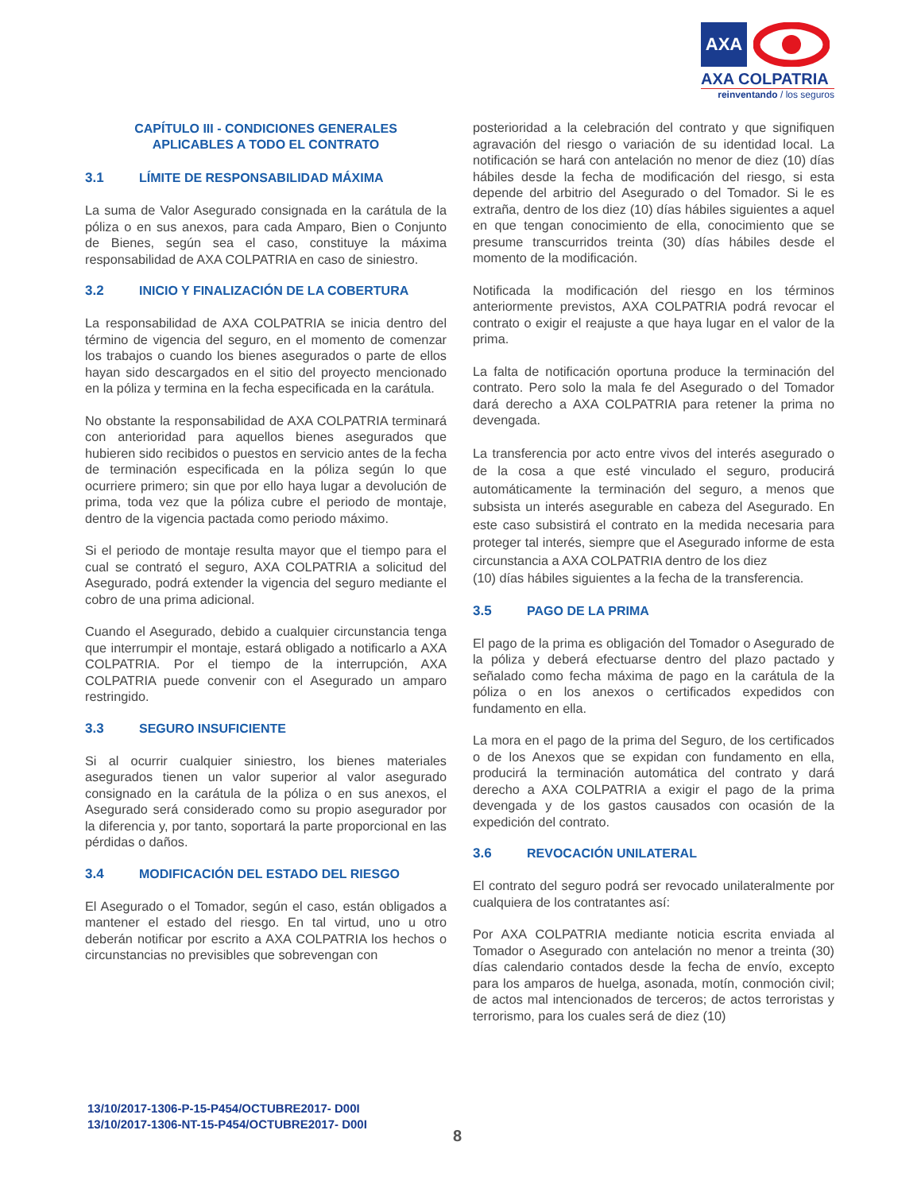AXA
AXA COLPATRIA
reinventando / los seguros
CAPÍTULO III - CONDICIONES GENERALES
APLICABLES A TODO EL CONTRATO
3.1 LÍMITE DE RESPONSABILIDAD MÁXIMA
La suma de Valor Asegurado consignada en la carátula de la póliza o en sus anexos, para cada Amparo, Bien o Conjunto de Bienes, según sea el caso, constituye la máxima responsabilidad de AXA COLPATRIA en caso de siniestro.
3.2 INICIO Y FINALIZACIÓN DE LA COBERTURA
La responsabilidad de AXA COLPATRIA se inicia dentro del término de vigencia del seguro, en el momento de comenzar los trabajos o cuando los bienes asegurados o parte de ellos hayan sido descargados en el sitio del proyecto mencionado en la póliza y termina en la fecha especificada en la carátula.
No obstante la responsabilidad de AXA COLPATRIA terminará con anterioridad para aquellos bienes asegurados que hubieren sido recibidos o puestos en servicio antes de la fecha de terminación especificada en la póliza según lo que ocurriere primero; sin que por ello haya lugar a devolución de prima, toda vez que la póliza cubre el periodo de montaje, dentro de la vigencia pactada como periodo máximo.
Si el periodo de montaje resulta mayor que el tiempo para el cual se contrató el seguro, AXA COLPATRIA a solicitud del Asegurado, podrá extender la vigencia del seguro mediante el cobro de una prima adicional.
Cuando el Asegurado, debido a cualquier circunstancia tenga que interrumpir el montaje, estará obligado a notificarlo a AXA COLPATRIA. Por el tiempo de la interrupción, AXA COLPATRIA puede convenir con el Asegurado un amparo restringido.
3.3 SEGURO INSUFICIENTE
Si al ocurrir cualquier siniestro, los bienes materiales asegurados tienen un valor superior al valor asegurado consignado en la carátula de la póliza o en sus anexos, el Asegurado será considerado como su propio asegurador por la diferencia y, por tanto, soportará la parte proporcional en las pérdidas o daños.
3.4 MODIFICACIÓN DEL ESTADO DEL RIESGO
El Asegurado o el Tomador, según el caso, están obligados a mantener el estado del riesgo. En tal virtud, uno u otro deberán notificar por escrito a AXA COLPATRIA los hechos o circunstancias no previsibles que sobrevengan con
posterioridad a la celebración del contrato y que signifiquen agravación del riesgo o variación de su identidad local. La notificación se hará con antelación no menor de diez (10) días hábiles desde la fecha de modificación del riesgo, si esta depende del arbitrio del Asegurado o del Tomador. Si le es extraña, dentro de los diez (10) días hábiles siguientes a aquel en que tengan conocimiento de ella, conocimiento que se presume transcurridos treinta (30) días hábiles desde el momento de la modificación.
Notificada la modificación del riesgo en los términos anteriormente previstos, AXA COLPATRIA podrá revocar el contrato o exigir el reajuste a que haya lugar en el valor de la prima.
La falta de notificación oportuna produce la terminación del contrato. Pero solo la mala fe del Asegurado o del Tomador dará derecho a AXA COLPATRIA para retener la prima no devengada.
La transferencia por acto entre vivos del interés asegurado o de la cosa a que esté vinculado el seguro, producirá automáticamente la terminación del seguro, a menos que subsista un interés asegurable en cabeza del Asegurado. En este caso subsistirá el contrato en la medida necesaria para proteger tal interés, siempre que el Asegurado informe de esta circunstancia a AXA COLPATRIA dentro de los diez
(10) días hábiles siguientes a la fecha de la transferencia.
3.5 PAGO DE LA PRIMA
El pago de la prima es obligación del Tomador o Asegurado de la póliza y deberá efectuarse dentro del plazo pactado y señalado como fecha máxima de pago en la carátula de la póliza o en los anexos o certificados expedidos con fundamento en ella.
La mora en el pago de la prima del Seguro, de los certificados o de los Anexos que se expidan con fundamento en ella, producirá la terminación automática del contrato y dará derecho a AXA COLPATRIA a exigir el pago de la prima devengada y de los gastos causados con ocasión de la expedición del contrato.
3.6 REVOCACIÓN UNILATERAL
El contrato del seguro podrá ser revocado unilateralmente por cualquiera de los contratantes así:
Por AXA COLPATRIA mediante noticia escrita enviada al Tomador o Asegurado con antelación no menor a treinta (30) días calendario contados desde la fecha de envío, excepto para los amparos de huelga, asonada, motín, conmoción civil; de actos mal intencionados de terceros; de actos terroristas y terrorismo, para los cuales será de diez (10)
13/10/2017-1306-P-15-P454/OCTUBRE2017- D00I
13/10/2017-1306-NT-15-P454/OCTUBRE2017- D00I
8